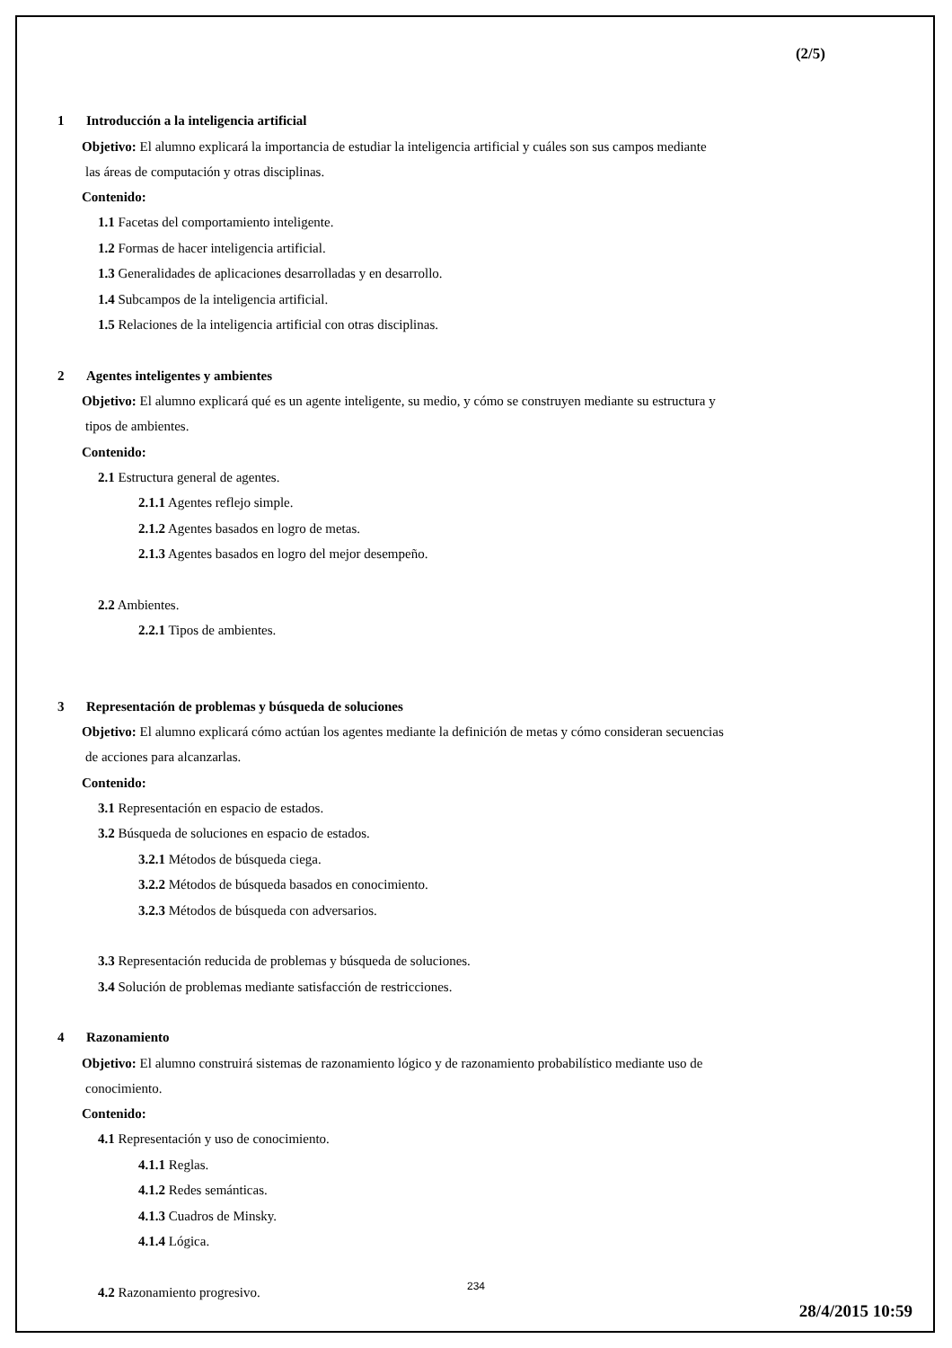(2/5)
1 Introducción a la inteligencia artificial
Objetivo: El alumno explicará la importancia de estudiar la inteligencia artificial y cuáles son sus campos mediante
las áreas de computación y otras disciplinas.
Contenido:
1.1 Facetas del comportamiento inteligente.
1.2 Formas de hacer inteligencia artificial.
1.3 Generalidades de aplicaciones desarrolladas y en desarrollo.
1.4 Subcampos de la inteligencia artificial.
1.5 Relaciones de la inteligencia artificial con otras disciplinas.
2 Agentes inteligentes y ambientes
Objetivo: El alumno explicará qué es un agente inteligente, su medio, y cómo se construyen mediante su estructura y
tipos de ambientes.
Contenido:
2.1 Estructura general de agentes.
2.1.1 Agentes reflejo simple.
2.1.2 Agentes basados en logro de metas.
2.1.3 Agentes basados en logro del mejor desempeño.
2.2 Ambientes.
2.2.1 Tipos de ambientes.
3 Representación de problemas y búsqueda de soluciones
Objetivo: El alumno explicará cómo actúan los agentes mediante la definición de metas y cómo consideran secuencias
de acciones para alcanzarlas.
Contenido:
3.1 Representación en espacio de estados.
3.2 Búsqueda de soluciones en espacio de estados.
3.2.1 Métodos de búsqueda ciega.
3.2.2 Métodos de búsqueda basados en conocimiento.
3.2.3 Métodos de búsqueda con adversarios.
3.3 Representación reducida de problemas y búsqueda de soluciones.
3.4 Solución de problemas mediante satisfacción de restricciones.
4 Razonamiento
Objetivo: El alumno construirá sistemas de razonamiento lógico y de razonamiento probabilístico mediante uso de
conocimiento.
Contenido:
4.1 Representación y uso de conocimiento.
4.1.1 Reglas.
4.1.2 Redes semánticas.
4.1.3 Cuadros de Minsky.
4.1.4 Lógica.
4.2 Razonamiento progresivo.
234
28/4/2015 10:59